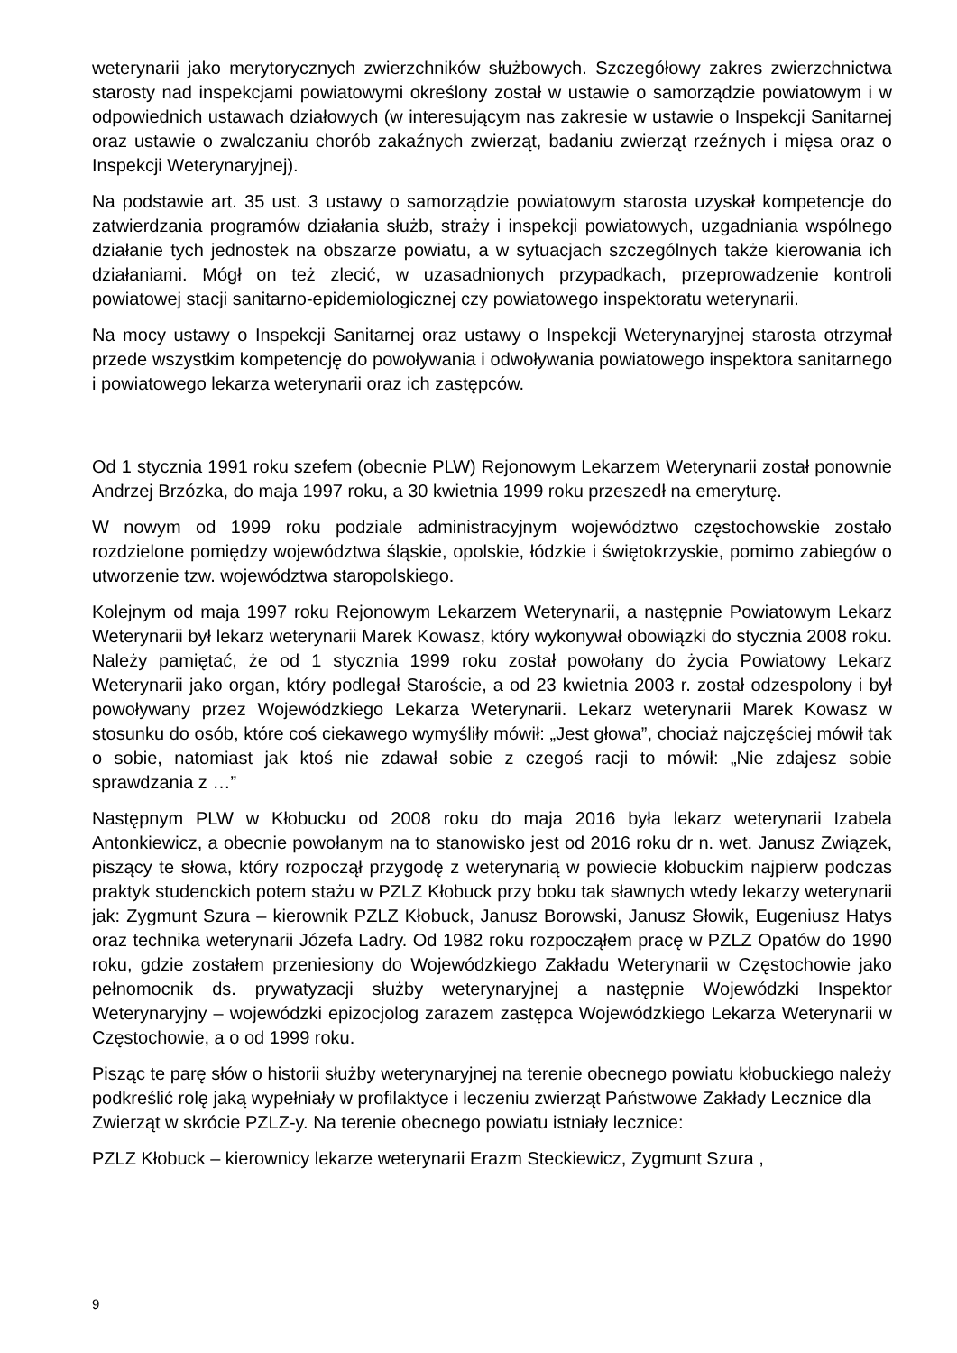weterynarii jako merytorycznych zwierzchników służbowych. Szczegółowy zakres zwierzchnictwa starosty nad inspekcjami powiatowymi określony został w ustawie o samorządzie powiatowym i w odpowiednich ustawach działowych (w interesującym nas zakresie w ustawie o Inspekcji Sanitarnej oraz ustawie o zwalczaniu chorób zakaźnych zwierząt, badaniu zwierząt rzeźnych i mięsa oraz o Inspekcji Weterynaryjnej).
Na podstawie art. 35 ust. 3 ustawy o samorządzie powiatowym starosta uzyskał kompetencje do zatwierdzania programów działania służb, straży i inspekcji powiatowych, uzgadniania wspólnego działanie tych jednostek na obszarze powiatu, a w sytuacjach szczególnych także kierowania ich działaniami. Mógł on też zlecić, w uzasadnionych przypadkach, przeprowadzenie kontroli powiatowej stacji sanitarno-epidemiologicznej czy powiatowego inspektoratu weterynarii.
Na mocy ustawy o Inspekcji Sanitarnej oraz ustawy o Inspekcji Weterynaryjnej starosta otrzymał przede wszystkim kompetencję do powoływania i odwoływania powiatowego inspektora sanitarnego i powiatowego lekarza weterynarii oraz ich zastępców.
Od 1 stycznia 1991 roku szefem (obecnie PLW) Rejonowym Lekarzem Weterynarii został ponownie Andrzej Brzózka, do maja 1997 roku, a 30 kwietnia 1999 roku przeszedł na emeryturę.
W nowym od 1999 roku podziale administracyjnym województwo częstochowskie zostało rozdzielone pomiędzy województwa śląskie, opolskie, łódzkie i świętokrzyskie, pomimo zabiegów o utworzenie tzw. województwa staropolskiego.
Kolejnym od maja 1997 roku Rejonowym Lekarzem Weterynarii, a następnie Powiatowym Lekarz Weterynarii był lekarz weterynarii Marek Kowasz, który wykonywał obowiązki do stycznia 2008 roku. Należy pamiętać, że od 1 stycznia 1999 roku został powołany do życia Powiatowy Lekarz Weterynarii jako organ, który podlegał Staroście, a od 23 kwietnia 2003 r. został odzespolony i był powoływany przez Wojewódzkiego Lekarza Weterynarii. Lekarz weterynarii Marek Kowasz w stosunku do osób, które coś ciekawego wymyśliły mówił: „Jest głowa”, chociaż najczęściej mówił tak o sobie, natomiast jak ktoś nie zdawał sobie z czegoś racji to mówił: „Nie zdajesz sobie sprawdzania z …”
Następnym PLW w Kłobucku od 2008 roku do maja 2016 była lekarz weterynarii Izabela Antonkiewicz, a obecnie powołanym na to stanowisko jest od 2016 roku dr n. wet. Janusz Związek, piszący te słowa, który rozpoczął przygodę z weterynarią w powiecie kłobuckim najpierw podczas praktyk studenckich potem stażu w PZLZ Kłobuck przy boku tak sławnych wtedy lekarzy weterynarii jak: Zygmunt Szura – kierownik PZLZ Kłobuck, Janusz Borowski, Janusz Słowik, Eugeniusz Hatys oraz technika weterynarii Józefa Ladry. Od 1982 roku rozpocząłem pracę w PZLZ Opatów do 1990 roku, gdzie zostałem przeniesiony do Wojewódzkiego Zakładu Weterynarii w Częstochowie jako pełnomocnik ds. prywatyzacji służby weterynaryjnej a następnie Wojewódzki Inspektor Weterynaryjny – wojewódzki epizocjolog zarazem zastępca Wojewódzkiego Lekarza Weterynarii w Częstochowie, a o od 1999 roku.
Pisząc te parę słów o historii służby weterynaryjnej na terenie obecnego powiatu kłobuckiego należy podkreślić rolę jaką wypełniały w profilaktyce i leczeniu zwierząt Państwowe Zakłady Lecznice dla Zwierząt w skrócie PZLZ-y. Na terenie obecnego powiatu istniały lecznice:
PZLZ Kłobuck – kierownicy lekarze weterynarii Erazm Steckiewicz, Zygmunt Szura ,
9